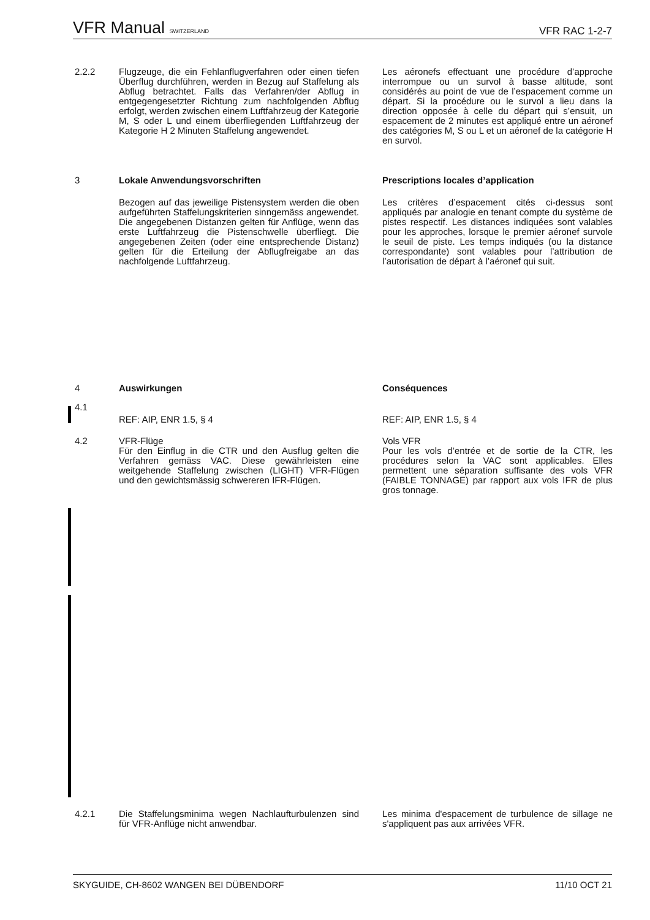VFR Manual SWITZERLAND VFR RAC 1-2-7
2.2.2 Flugzeuge, die ein Fehlanflugverfahren oder einen tiefen Überflug durchführen, werden in Bezug auf Staffelung als Abflug betrachtet. Falls das Verfahren/der Abflug in entgegengesetzter Richtung zum nachfolgenden Abflug erfolgt, werden zwischen einem Luftfahrzeug der Kategorie M, S oder L und einem überfliegenden Luftfahrzeug der Kategorie H 2 Minuten Staffelung angewendet.
Les aéronefs effectuant une procédure d’approche interrompue ou un survol à basse altitude, sont considérés au point de vue de l’espacement comme un départ. Si la procédure ou le survol a lieu dans la direction opposée à celle du départ qui s’ensuit, un espacement de 2 minutes est appliqué entre un aéronef des catégories M, S ou L et un aéronef de la catégorie H en survol.
3 Lokale Anwendungsvorschriften Prescriptions locales d’application
Bezogen auf das jeweilige Pistensystem werden die oben aufgeführten Staffelungskriterien sinngemäss angewendet. Die angegebenen Distanzen gelten für Anflüge, wenn das erste Luftfahrzeug die Pistenschwelle überfliegt. Die angegebenen Zeiten (oder eine entsprechende Distanz) gelten für die Erteilung der Abflugfreigabe an das nachfolgende Luftfahrzeug.
Les critères d’espacement cités ci-dessus sont appliqués par analogie en tenant compte du système de pistes respectif. Les distances indiquées sont valables pour les approches, lorsque le premier aéronef survole le seuil de piste. Les temps indiqués (ou la distance correspondante) sont valables pour l’attribution de l’autorisation de départ à l’aéronef qui suit.
4 Auswirkungen Conséquences
4.1
REF: AIP, ENR 1.5, § 4 REF: AIP, ENR 1.5, § 4
4.2 VFR-Flüge
Für den Einflug in die CTR und den Ausflug gelten die Verfahren gemäss VAC. Diese gewährleisten eine weitgehende Staffelung zwischen (LIGHT) VFR-Flügen und den gewichtsmässig schwereren IFR-Flügen.
Vols VFR
Pour les vols d’entrée et de sortie de la CTR, les procédures selon la VAC sont applicables. Elles permettent une séparation suffisante des vols VFR (FAIBLE TONNAGE) par rapport aux vols IFR de plus gros tonnage.
4.2.1 Die Staffelungsminima wegen Nachlaufturbulenzen sind für VFR-Anflüge nicht anwendbar.
Les minima d'espacement de turbulence de sillage ne s'appliquent pas aux arrivées VFR.
SKYGUIDE, CH-8602 WANGEN BEI DÜBENDORF 11/10 OCT 21